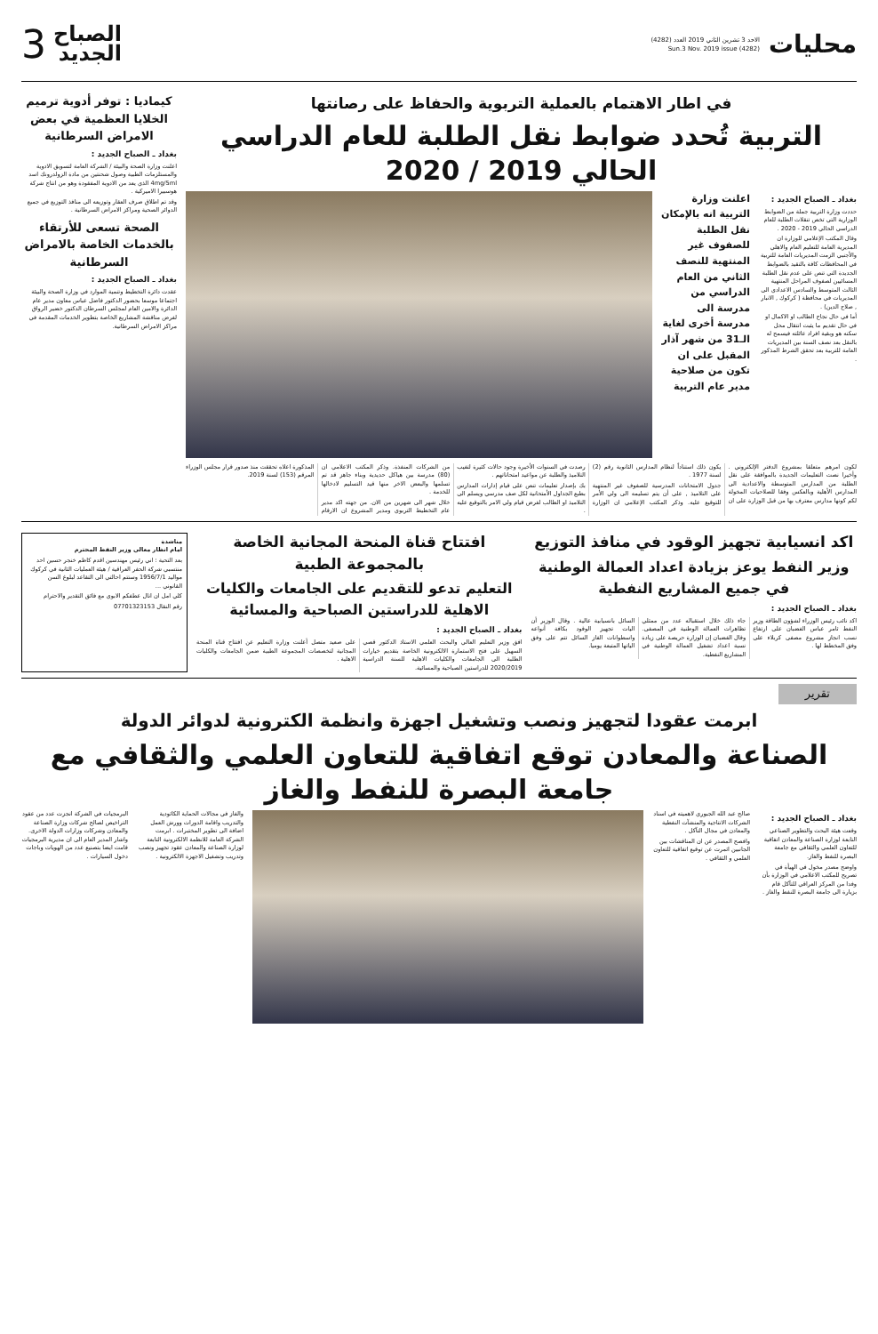محليات
الاحد 3 تشرين الثاني 2019 العدد (4282)
Sun.3 Nov. 2019 issue (4282)
الصباح
الجديد
3
في اطار الاهتمام بالعملية التربوية والحفاظ على رصانتها
التربية تُحدد ضوابط نقل الطلبة للعام الدراسي الحالي 2019 / 2020
بغداد ـ الصباح الجديد :
حددت وزارة التربية جملة من الضوابط الوزارية التي تخص تنقلات الطلبة للعام الدراسي الحالي 2019 - 2020 .
وقال المكتب الإعلامي للوزارة ان المديرية العامة للتعليم العام والاهلي والأجنبي الزمت المديريات العامة للتربية في المحافظات كافة بالتقيد بالضوابط الجديدة التي تنص على عدم نقل الطلبة المسائيين لصفوف المراحل المنتهية الثالث المتوسط والسادس الاعدادي الى المديريات في محافظة ( كركوك , الانبار , صلاح الدين) .
أما في حال نجاح الطالب او الاكمال او في حال تقديم ما يثبت انتقال محل سكنه هو وبقية افراد عائلته فيسمح له بالنقل بعد نصف السنة بين المديريات العامة للتربية بعد تحقق الشرط المذكور .
اعلنت وزارة التربية انه بالإمكان نقل الطلبة للصفوف غير المنتهية للنصف الثاني من العام الدراسي من مدرسة الى مدرسة أخرى لغاية الـ31 من شهر آذار المقبل على ان تكون من صلاحية مدير عام التربية
لكون امرهم متعلقا بمشروع الدفتر الإلكتروني . وأخيرا نصت التعليمات الجديدة بالموافقة على نقل الطلبة من المدارس المتوسطة والاعدادية الى المدارس الأهلية وبالعكس وفقا للصلاحيات المخولة لكم كونها مدارس معترف بها من قبل الوزارة على ان يكون ذلك استناداً لنظام المدارس الثانوية رقم (2) لسنة 1977 .
جدول الامتحانات المدرسية للصفوف غير المنتهية على التلاميذ , على أن يتم تسليمه الى ولي الأمر للتوقيع عليه. وذكر المكتب الإعلامي ان الوزارة رصدت في السنوات الأخيرة وجود حالات كثيرة لتغيب التلاميذ والطلبة عن مواعيد امتحاناتهم .
بك بإصدار تعليمات تنص على قيام إدارات المدارس بطبع الجداول الأمتحانية لكل صف مدرسي ويسلم الى التلاميذ او الطالب لغرض قيام ولي الامر بالتوقيع عليه .
من الشركات المنفذة. وذكر المكتب الاعلامي ان (80) مدرسة بين هياكل حديدية وبناء جاهز قد تم تسلمها والبعض الاخر منها قيد التسليم لادخالها للخدمة .
خلال شهر الى شهرين من الان. من جهته اكد مدير عام التخطيط التربوي ومدير المشروع ان الارقام المذكورة اعلاه تحققت منذ صدور قرار مجلس الوزراء المرقم (153) لسنة 2019.
كيماديا : توفر أدوية ترميم الخلايا العظمية في بعض الامراض السرطانية
بغداد ـ الصباح الجديد :
اعلنت وزارة الصحة والبيئة / الشركة العامة لتسويق الادوية والمستلزمات الطبية وصول شحنتين من مادة الزولدرونك اسد 4mg/5ml الذي يعد من الادوية المفقودة وهو من انتاج شركة هوسبيرا الاميركية .
وقد تم اطلاق صرف العقار وتوزيعه الى منافذ التوزيع في جميع الدوائر الصحية ومراكز الامراض السرطانية .
الصحة تسعى للأرتقاء بالخدمات الخاصة بالامراض السرطانية
بغداد ـ الصباح الجديد :
عقدت دائرة التخطيط وتنمية الموارد في وزارة الصحة والبيئة اجتماعا موسعا بحضور الدكتور فاضل عباس معاون مدير عام الدائرة والامين العام لمجلس السرطان الدكتور خضير الرواق لغرض مناقشة المشاريع الخاصة بتطوير الخدمات المقدمة في مراكز الامراض السرطانية.
اكد انسيابية تجهيز الوقود في منافذ التوزيع
وزير النفط يوعز بزيادة اعداد العمالة الوطنية في جميع المشاريع النفطية
بغداد ـ الصباح الجديد :
اكد نائب رئيس الوزراء لشؤون الطاقة وزير النفط ثامر عباس الغضبان على ارتفاع نسب انجاز مشروع مصفى كربلاء على وفق المخطط لها .
جاء ذلك خلال استقباله عدد من ممثلي تظاهرات العمالة الوطنية في المصفى. وقال الغضبان إن الوزارة حريصة على زيادة نسبة اعداد تشغيل العمالة الوطنية في المشاريع النفطية.
السائل بانسيابية عالية . وقال الوزير أن اليات تجهيز الوقود بكافة أنواعه واسطوانات الغاز السائل تتم على وفق الياتها المتبعة يوميا.
افتتاح قناة المنحة المجانية الخاصة بالمجموعة الطبية
التعليم تدعو للتقديم على الجامعات والكليات الاهلية للدراستين الصباحية والمسائية
بغداد ـ الصباح الجديد :
افق وزير التعليم العالي والبحث العلمي الاستاذ الدكتور قصي السهيل على فتح الاستمارة الالكترونية الخاصة بتقديم خيارات الطلبة الى الجامعات والكليات الاهلية للسنة الدراسية 2020/2019 للدراستين الصباحية والمسائية.
على صعيد متصل أعلنت وزارة التعليم عن افتتاح قناة المنحة المجانية لتخصصات المجموعة الطبية ضمن الجامعات والكليات الاهلية .
مناشدة
امام انظار معالي وزير النفط المحترم
بعد التحية : اني رئيس مهندسين اقدم كاظم خنجر حسين احد منتسبي شركة الحفر العراقية / هيئة العمليات الثانية في كركوك مواليد 1956/7/1 وستتم احالتي الى التقاعد لبلوغ السن القانوني ...
كلي امل ان انال عطفكم الابوي مع فائق التقدير والاحترام
رقم النقال 07701323153
تقرير
ابرمت عقودا لتجهيز ونصب وتشغيل اجهزة وانظمة الكترونية لدوائر الدولة
الصناعة والمعادن توقع اتفاقية للتعاون العلمي والثقافي مع جامعة البصرة للنفط والغاز
بغداد ـ الصباح الجديد :
وقعت هيئة البحث والتطوير الصناعي التابعة لوزارة الصناعة والمعادن اتفاقية للتعاون العلمي والثقافي مع جامعة البصرة للنفط والغاز.
واوضح مصدر مخول في الهيأة في تصريح للمكتب الاعلامي في الوزارة بأن وفدا من المركز العراقي للتآكل قام بزيارة الى جامعة البصرة للنفط والغاز .
صالح عبد الله الجبوري لاهميته في اسناد الشركات الانتاجية والمنشآت النفطية والمعادن في مجال التآكل .
وافصح المصدر عن ان المناقشات بين الجانبين اثمرت عن توقيع اتفاقية للتعاون العلمي و الثقافي .
والغاز في مجالات الحماية الكاثودية والتدريب واقامة الدورات وورش العمل اضافة الى تطوير المختبرات . ابرمت الشركة العامة للانظمة الالكترونية التابعة لوزارة الصناعة والمعادن عقود تجهيز ونصب وتدريب وتشغيل الاجهزة الالكترونية .
البرمجيات في الشركة انجزت عدد من عقود التراخيص لصالح شركات وزارة الصناعة والمعادن وشركات وزارات الدولة الاخرى. واشار المدير العام الى ان مديرية البرمجيات قامت ايضا بتصنيع عدد من الهويات وباجات دخول السيارات .